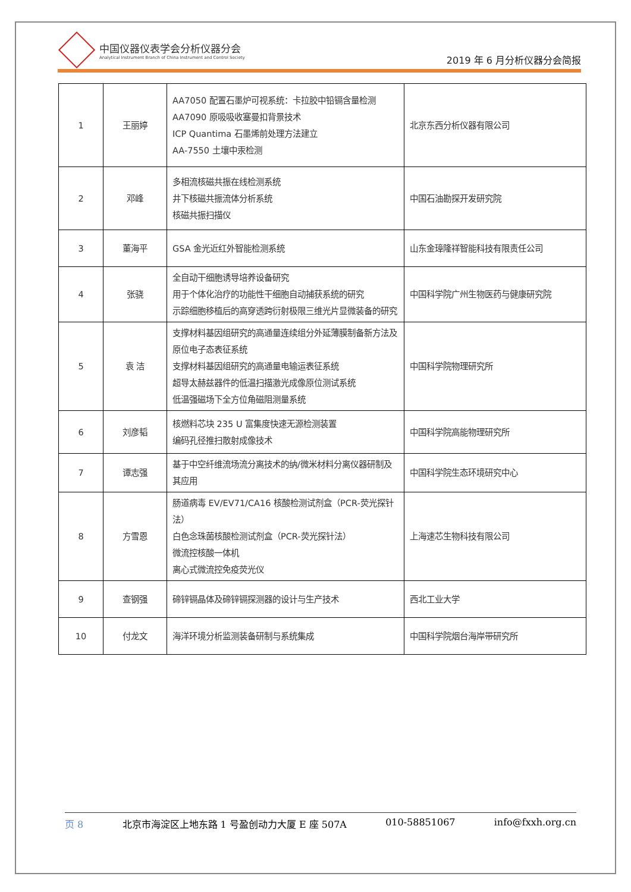中国仪器仪表学会分析仪器分会
Analytical Instrument Branch of China Instrument and Control Society
2019 年 6 月分析仪器分会简报
| 1 | 王丽婷 | AA7050 配置石墨炉可视系统：卡拉胶中铅镉含量检测 AA7090 原吸吸收塞曼扣背景技术 ICP Quantima 石墨烯前处理方法建立 AA-7550 土壤中汞检测 | 北京东西分析仪器有限公司 |
| 2 | 邓峰 | 多相流核磁共振在线检测系统 井下核磁共振流体分析系统 核磁共振扫描仪 | 中国石油勘探开发研究院 |
| 3 | 董海平 | GSA 金光近红外智能检测系统 | 山东金璋隆祥智能科技有限责任公司 |
| 4 | 张骁 | 全自动干细胞诱导培养设备研究 用于个体化治疗的功能性干细胞自动捕获系统的研究 示踪细胞移植后的高穿透跨衍射极限三维光片显微装备的研究 | 中国科学院广州生物医药与健康研究院 |
| 5 | 袁 洁 | 支撑材料基因组研究的高通量连续组分外延薄膜制备新方法及原位电子态表征系统 支撑材料基因组研究的高通量电输运表征系统 超导太赫兹器件的低温扫描激光成像原位测试系统 低温强磁场下全方位角磁阻测量系统 | 中国科学院物理研究所 |
| 6 | 刘彦韬 | 核燃料芯块 235 U 富集度快速无源检测装置 编码孔径推扫散射成像技术 | 中国科学院高能物理研究所 |
| 7 | 谭志强 | 基于中空纤维流场流分离技术的纳/微米材料分离仪器研制及其应用 | 中国科学院生态环境研究中心 |
| 8 | 方雪恩 | 肠道病毒 EV/EV71/CA16 核酸检测试剂盒（PCR-荧光探针法） 白色念珠菌核酸检测试剂盒（PCR-荧光探针法） 微流控核酸一体机 离心式微流控免疫荧光仪 | 上海速芯生物科技有限公司 |
| 9 | 查钢强 | 碲锌镉晶体及碲锌镉探测器的设计与生产技术 | 西北工业大学 |
| 10 | 付龙文 | 海洋环境分析监测装备研制与系统集成 | 中国科学院烟台海岸带研究所 |
页 8 北京市海淀区上地东路 1 号盈创动力大厦 E 座 507A 010-58851067 info@fxxh.org.cn